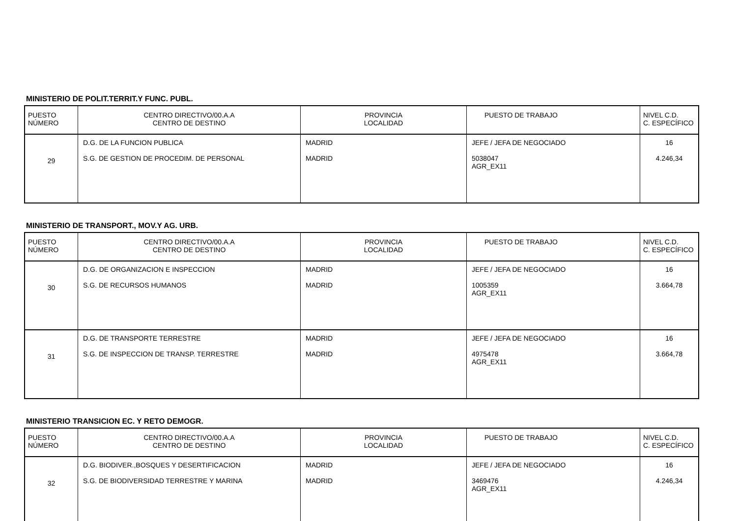MINISTERIO DE POLIT.TERRIT.Y FUNC. PUBL.
| PUESTO NÚMERO | CENTRO DIRECTIVO/00.A.A CENTRO DE DESTINO | PROVINCIA LOCALIDAD | PUESTO DE TRABAJO | NIVEL C.D. C. ESPECÍFICO |
| --- | --- | --- | --- | --- |
| 29 | D.G. DE LA FUNCION PUBLICA S.G. DE GESTION DE PROCEDIM. DE PERSONAL | MADRID MADRID | JEFE / JEFA DE NEGOCIADO 5038047 AGR_EX11 | 16 4.246,34 |
MINISTERIO DE TRANSPORT., MOV.Y AG. URB.
| PUESTO NÚMERO | CENTRO DIRECTIVO/00.A.A CENTRO DE DESTINO | PROVINCIA LOCALIDAD | PUESTO DE TRABAJO | NIVEL C.D. C. ESPECÍFICO |
| --- | --- | --- | --- | --- |
| 30 | D.G. DE ORGANIZACION E INSPECCION S.G. DE RECURSOS HUMANOS | MADRID MADRID | JEFE / JEFA DE NEGOCIADO 1005359 AGR_EX11 | 16 3.664,78 |
| 31 | D.G. DE TRANSPORTE TERRESTRE S.G. DE INSPECCION DE TRANSP. TERRESTRE | MADRID MADRID | JEFE / JEFA DE NEGOCIADO 4975478 AGR_EX11 | 16 3.664,78 |
MINISTERIO TRANSICION EC. Y RETO DEMOGR.
| PUESTO NÚMERO | CENTRO DIRECTIVO/00.A.A CENTRO DE DESTINO | PROVINCIA LOCALIDAD | PUESTO DE TRABAJO | NIVEL C.D. C. ESPECÍFICO |
| --- | --- | --- | --- | --- |
| 32 | D.G. BIODIVER.,BOSQUES Y DESERTIFICACION S.G. DE BIODIVERSIDAD TERRESTRE Y MARINA | MADRID MADRID | JEFE / JEFA DE NEGOCIADO 3469476 AGR_EX11 | 16 4.246,34 |